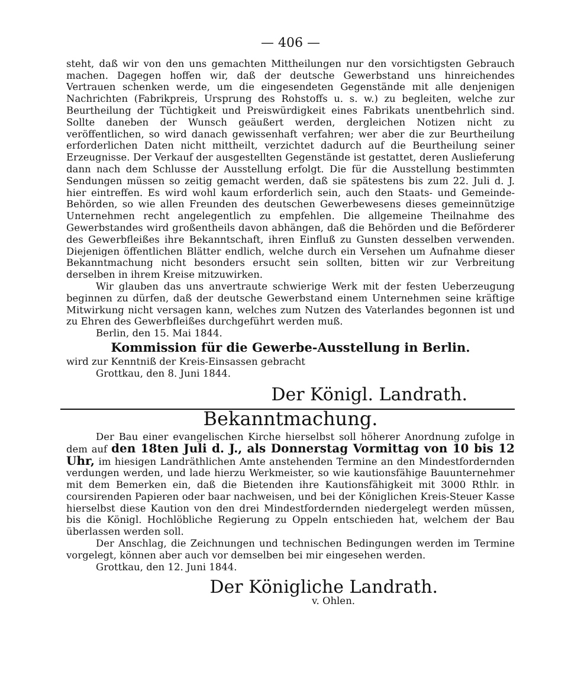— 406 —
steht, daß wir von den uns gemachten Mittheilungen nur den vorsichtigsten Gebrauch machen. Dagegen hoffen wir, daß der deutsche Gewerbstand uns hinreichendes Vertrauen schenken werde, um die eingesendeten Gegenstände mit alle denjenigen Nachrichten (Fabrikpreis, Ursprung des Rohstoffs u. s. w.) zu begleiten, welche zur Beurtheilung der Tüchtigkeit und Preiswürdigkeit eines Fabrikats unentbehrlich sind. Sollte daneben der Wunsch geäußert werden, dergleichen Notizen nicht zu veröffentlichen, so wird danach gewissenhaft verfahren; wer aber die zur Beurtheilung erforderlichen Daten nicht mittheilt, verzichtet dadurch auf die Beurtheilung seiner Erzeugnisse. Der Verkauf der ausgestellten Gegenstände ist gestattet, deren Auslieferung dann nach dem Schlusse der Ausstellung erfolgt. Die für die Ausstellung bestimmten Sendungen müssen so zeitig gemacht werden, daß sie spätestens bis zum 22. Juli d. J. hier eintreffen. Es wird wohl kaum erforderlich sein, auch den Staats- und Gemeinde-Behörden, so wie allen Freunden des deutschen Gewerbewesens dieses gemeinnützige Unternehmen recht angelegentlich zu empfehlen. Die allgemeine Theilnahme des Gewerbstandes wird großentheils davon abhängen, daß die Behörden und die Beförderer des Gewerbfleißes ihre Bekanntschaft, ihren Einfluß zu Gunsten desselben verwenden. Diejenigen öffentlichen Blätter endlich, welche durch ein Versehen um Aufnahme dieser Bekanntmachung nicht besonders ersucht sein sollten, bitten wir zur Verbreitung derselben in ihrem Kreise mitzuwirken.
Wir glauben das uns anvertraute schwierige Werk mit der festen Ueberzeugung beginnen zu dürfen, daß der deutsche Gewerbstand einem Unternehmen seine kräftige Mitwirkung nicht versagen kann, welches zum Nutzen des Vaterlandes begonnen ist und zu Ehren des Gewerbfleißes durchgeführt werden muß.
Berlin, den 15. Mai 1844.
Kommission für die Gewerbe-Ausstellung in Berlin.
wird zur Kenntniß der Kreis-Einsassen gebracht
Grottkau, den 8. Juni 1844.
Der Königl. Landrath.
Bekanntmachung.
Der Bau einer evangelischen Kirche hierselbst soll höherer Anordnung zufolge in dem auf den 18ten Juli d. J., als Donnerstag Vormittag von 10 bis 12 Uhr, im hiesigen Landräthlichen Amte anstehenden Termine an den Mindestfordernden verdungen werden, und lade hierzu Werkmeister, so wie kautionsfähige Bauunternehmer mit dem Bemerken ein, daß die Bietenden ihre Kautionsfähigkeit mit 3000 Rthlr. in coursirenden Papieren oder baar nachweisen, und bei der Königlichen Kreis-Steuer Kasse hierselbst diese Kaution von den drei Mindestfordernden niedergelegt werden müssen, bis die Königl. Hochlöbliche Regierung zu Oppeln entschieden hat, welchem der Bau überlassen werden soll.
Der Anschlag, die Zeichnungen und technischen Bedingungen werden im Termine vorgelegt, können aber auch vor demselben bei mir eingesehen werden.
Grottkau, den 12. Juni 1844.
Der Königliche Landrath.
v. Ohlen.